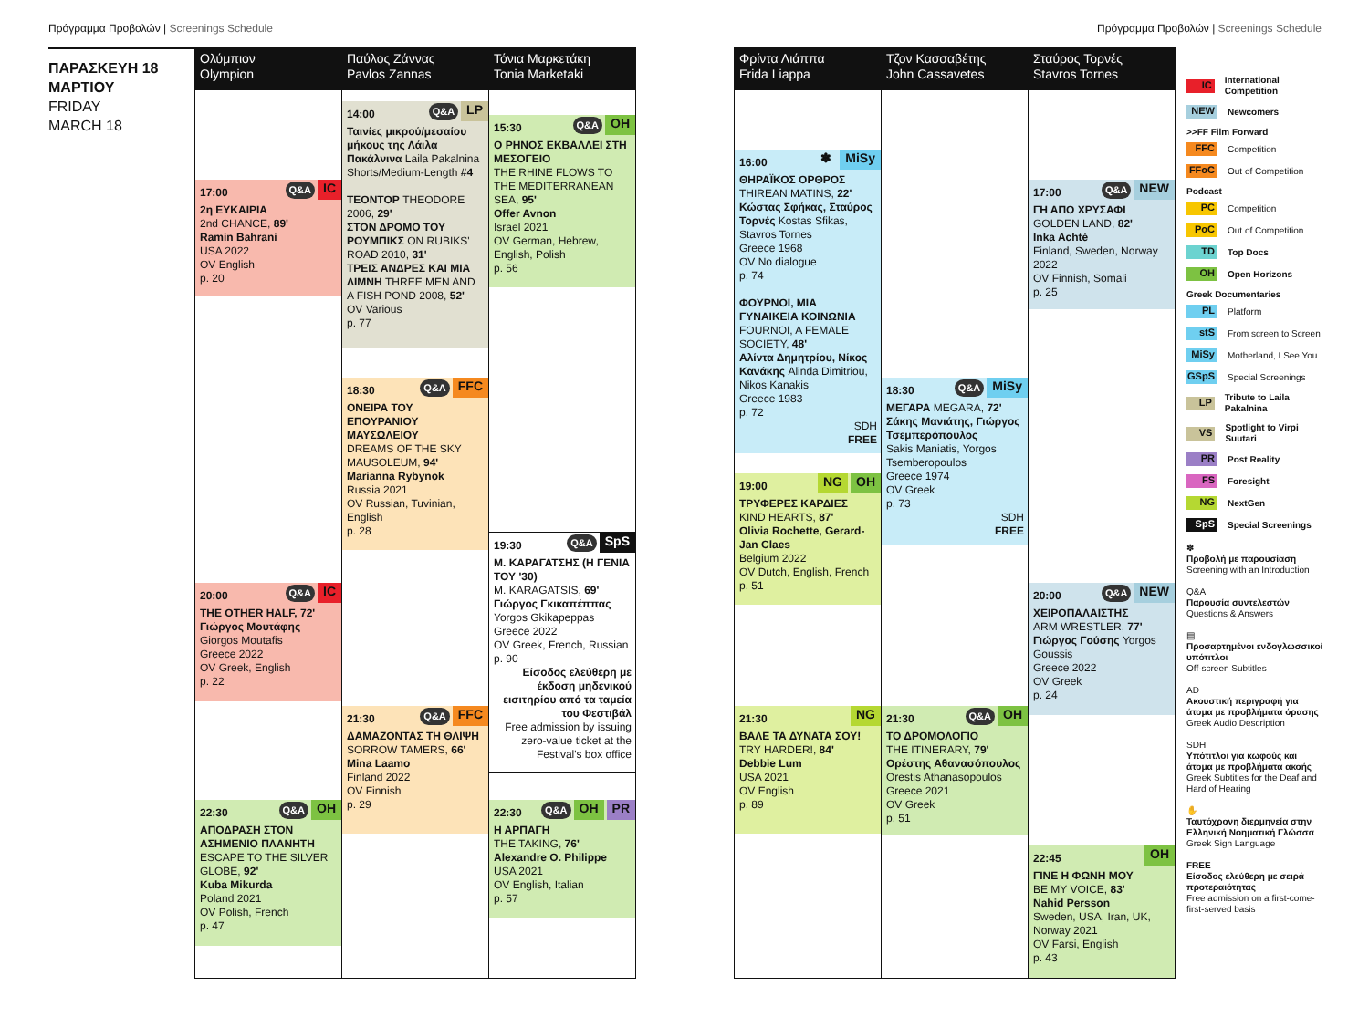Πρόγραμμα Προβολών | Screenings Schedule
Πρόγραμμα Προβολών | Screenings Schedule
ΠΑΡΑΣΚΕΥΗ 18
ΜΑΡΤΙΟΥ
FRIDAY
MARCH 18
Ολύμπιον
Olympion
17:00
Q&A IC
2η ΕΥΚΑΙΡΙΑ
2nd CHANCE, 89'
Ramin Bahrani
USA 2022
OV English
p. 20
20:00
Q&A IC
THE OTHER HALF, 72'
Γιώργος Μουτάφης
Giorgos Moutafis
Greece 2022
OV Greek, English
p. 22
22:30
Q&A OH
ΑΠΟΔΡΑΣΗ ΣΤΟΝ ΑΣΗΜΕΝΙΟ ΠΛΑΝΗΤΗ
ESCAPE TO THE SILVER GLOBE, 92'
Kuba Mikurda
Poland 2021
OV Polish, French
p. 47
Παύλος Ζάννας
Pavlos Zannas
14:00
Q&A LP
Ταινίες μικρού/μεσαίου μήκους της Λάιλα Πακάλνινα Laila Pakalnina Shorts/Medium-Length #4
ΤΕΟΝΤΟΡ THEODORE 2006, 29'
ΣΤΟΝ ΔΡΟΜΟ ΤΟΥ ΡΟΥΜΠΙΚΣ ON RUBIKS' ROAD 2010, 31'
ΤΡΕΙΣ ΑΝΔΡΕΣ ΚΑΙ ΜΙΑ ΛΙΜΝΗ THREE MEN AND A FISH POND 2008, 52'
OV Various
p. 77
18:30
Q&A FFC
ΟΝΕΙΡΑ ΤΟΥ ΕΠΟΥΡΑΝΙΟΥ ΜΑΥΣΩΛΕΙΟΥ
DREAMS OF THE SKY MAUSOLEUM, 94'
Marianna Rybynok
Russia 2021
OV Russian, Tuvinian, English
p. 28
21:30
Q&A FFC
ΔΑΜΑΖΟΝΤΑΣ ΤΗ ΘΛΙΨΗ SORROW TAMERS, 66'
Mina Laamo
Finland 2022
OV Finnish
p. 29
Τόνια Μαρκετάκη
Tonia Marketaki
15:30
Q&A OH
Ο ΡΗΝΟΣ ΕΚΒΑΛΛΕΙ ΣΤΗ ΜΕΣΟΓΕΙΟ
THE RHINE FLOWS TO THE MEDITERRANEAN SEA, 95'
Offer Avnon
Israel 2021
OV German, Hebrew, English, Polish
p. 56
19:30
Q&A SpS
Μ. ΚΑΡΑΓΑΤΣΗΣ (Η ΓΕΝΙΑ ΤΟΥ '30)
M. KARAGATSIS, 69'
Γιώργος Γκικαπέππας
Yorgos Gkikapeppas
Greece 2022
OV Greek, French, Russian
p. 90
Είσοδος ελεύθερη με έκδοση μηδενικού εισιτηρίου από τα ταμεία του Φεστιβάλ
Free admission by issuing zero-value ticket at the Festival's box office
22:30
Q&A OH PR
Η ΑΡΠΑΓΗ
THE TAKING, 76'
Alexandre O. Philippe
USA 2021
OV English, Italian
p. 57
Φρίντα Λιάππα
Frida Liappa
16:00
✽ MiSy
ΘΗΡΑΪΚΟΣ ΟΡΘΡΟΣ
THIREAN MATINS, 22'
Κώστας Σφήκας, Σταύρος Τορνές Kostas Sfikas, Stavros Tornes
Greece 1968
OV No dialogue
p. 74
ΦΟΥΡΝΟΙ, ΜΙΑ ΓΥΝΑΙΚΕΙΑ ΚΟΙΝΩΝΙΑ
FOURNOI, A FEMALE SOCIETY, 48'
Αλίντα Δημητρίου, Νίκος Κανάκης Alinda Dimitriou, Nikos Kanakis
Greece 1983
p. 72
SDH
FREE
19:00
NG OH
ΤΡΥΦΕΡΕΣ ΚΑΡΔΙΕΣ
KIND HEARTS, 87'
Olivia Rochette, Gerard-Jan Claes
Belgium 2022
OV Dutch, English, French
p. 51
21:30
NG
ΒΑΛΕ ΤΑ ΔΥΝΑΤΑ ΣΟΥ!
TRY HARDER!, 84'
Debbie Lum
USA 2021
OV English
p. 89
Τζον Κασσαβέτης
John Cassavetes
18:30
Q&A MiSy
ΜΕΓΑΡΑ MEGARA, 72'
Σάκης Μανιάτης, Γιώργος Τσεμπερόπουλος
Sakis Maniatis, Yorgos Tsemberopoulos
Greece 1974
OV Greek
p. 73
SDH
FREE
21:30
Q&A OH
ΤΟ ΔΡΟΜΟΛΟΓΙΟ
THE ITINERARY, 79'
Ορέστης Αθανασόπουλος
Orestis Athanasopoulos
Greece 2021
OV Greek
p. 51
Σταύρος Τορνές
Stavros Tornes
17:00
Q&A NEW
ΓΗ ΑΠΟ ΧΡΥΣΑΦΙ
GOLDEN LAND, 82'
Inka Achté
Finland, Sweden, Norway 2022
OV Finnish, Somali
p. 25
20:00
Q&A NEW
ΧΕΙΡΟΠΑΛΑΙΣΤΗΣ
ARM WRESTLER, 77'
Γιώργος Γούσης Yorgos Goussis
Greece 2022
OV Greek
p. 24
22:45
OH
ΓΙΝΕ Η ΦΩΝΗ ΜΟΥ
BE MY VOICE, 83'
Nahid Persson
Sweden, USA, Iran, UK, Norway 2021
OV Farsi, English
p. 43
IC International Competition
NEW Newcomers
>>FF Film Forward
FFC Competition
FFoC Out of Competition
Podcast
PC Competition
PoC Out of Competition
TD Top Docs
OH Open Horizons
Greek Documentaries
PL Platform
stS From screen to Screen
MiSy Motherland, I See You
GSpS Special Screenings
LP Tribute to Laila Pakalnina
VS Spotlight to Virpi Suutari
PR Post Reality
FS Foresight
NG NextGen
SpS Special Screenings
✽
Προβολή με παρουσίαση
Screening with an Introduction
Q&A
Παρουσία συντελεστών
Questions & Answers
▤
Προσαρτημένοι ενδογλωσσικοί υπότιτλοι
Off-screen Subtitles
AD
Ακουστική περιγραφή για άτομα με προβλήματα όρασης
Greek Audio Description
SDH
Υπότιτλοι για κωφούς και άτομα με προβλήματα ακοής
Greek Subtitles for the Deaf and Hard of Hearing
✋
Ταυτόχρονη διερμηνεία στην Ελληνική Νοηματική Γλώσσα
Greek Sign Language
FREE
Είσοδος ελεύθερη με σειρά προτεραιότητας
Free admission on a first-come-first-served basis